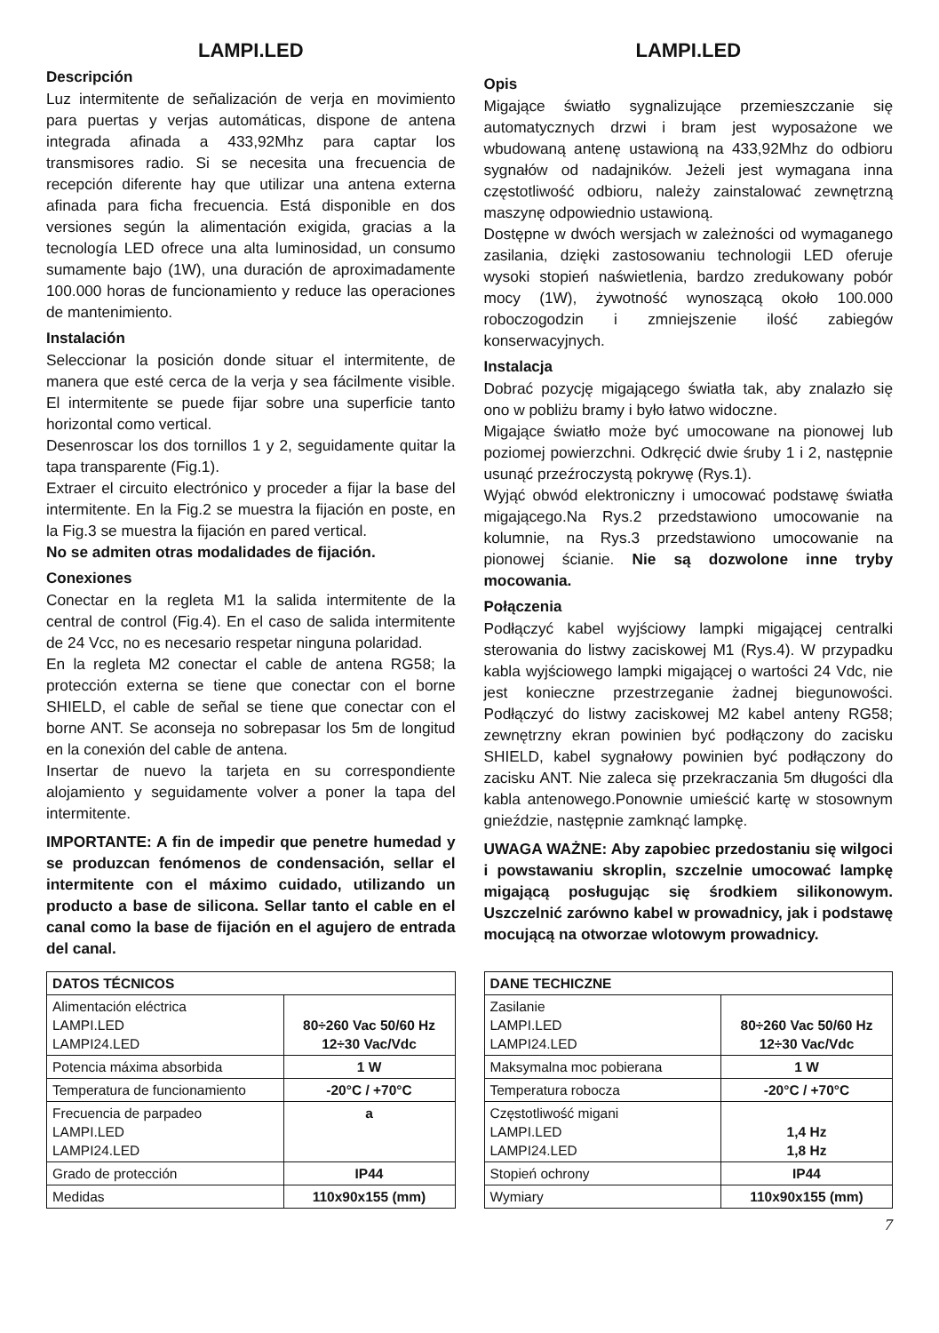LAMPI.LED
Descripción
Luz intermitente de señalización de verja en movimiento para puertas y verjas automáticas, dispone de antena integrada afinada a 433,92Mhz para captar los transmisores radio. Si se necesita una frecuencia de recepción diferente hay que utilizar una antena externa afinada para ficha frecuencia. Está disponible en dos versiones según la alimentación exigida, gracias a la tecnología LED ofrece una alta luminosidad, un consumo sumamente bajo (1W), una duración de aproximadamente 100.000 horas de funcionamiento y reduce las operaciones de mantenimiento.
Instalación
Seleccionar la posición donde situar el intermitente, de manera que esté cerca de la verja y sea fácilmente visible. El intermitente se puede fijar sobre una superficie tanto horizontal como vertical.
Desenroscar los dos tornillos 1 y 2, seguidamente quitar la tapa transparente (Fig.1).
Extraer el circuito electrónico y proceder a fijar la base del intermitente. En la Fig.2 se muestra la fijación en poste, en la Fig.3 se muestra la fijación en pared vertical.
No se admiten otras modalidades de fijación.
Conexiones
Conectar en la regleta M1 la salida intermitente de la central de control (Fig.4). En el caso de salida intermitente de 24 Vcc, no es necesario respetar ninguna polaridad.
En la regleta M2 conectar el cable de antena RG58; la protección externa se tiene que conectar con el borne SHIELD, el cable de señal se tiene que conectar con el borne ANT. Se aconseja no sobrepasar los 5m de longitud en la conexión del cable de antena.
Insertar de nuevo la tarjeta en su correspondiente alojamiento y seguidamente volver a poner la tapa del intermitente.
IMPORTANTE: A fin de impedir que penetre humedad y se produzcan fenómenos de condensación, sellar el intermitente con el máximo cuidado, utilizando un producto a base de silicona. Sellar tanto el cable en el canal como la base de fijación en el agujero de entrada del canal.
| DATOS TÉCNICOS | |
| --- | --- |
| Alimentación eléctrica LAMPI.LED LAMPI24.LED | 80÷260 Vac 50/60 Hz 12÷30 Vac/Vdc |
| Potencia máxima absorbida | 1 W |
| Temperatura de funcionamiento | -20°C / +70°C |
| Frecuencia de parpadeo LAMPI.LED LAMPI24.LED | a |
| Grado de protección | IP44 |
| Medidas | 110x90x155 (mm) |
LAMPI.LED
Opis
Migające światło sygnalizujące przemieszczanie się automatycznych drzwi i bram jest wyposażone we wbudowaną antenę ustawioną na 433,92Mhz do odbioru sygnałów od nadajników. Jeżeli jest wymagana inna częstotliwość odbioru, należy zainstalować zewnętrzną maszynę odpowiednio ustawioną.
Dostępne w dwóch wersjach w zależności od wymaganego zasilania, dzięki zastosowaniu technologii LED oferuje wysoki stopień naświetlenia, bardzo zredukowany pobór mocy (1W), żywotność wynoszącą około 100.000 roboczogodzin i zmniejszenie ilość zabiegów konserwacyjnych.
Instalacja
Dobrać pozycję migającego światła tak, aby znalazło się ono w pobliżu bramy i było łatwo widoczne.
Migające światło może być umocowane na pionowej lub poziomej powierzchni. Odkręcić dwie śruby 1 i 2, następnie usunąć przeźroczystą pokrywę (Rys.1).
Wyjąć obwód elektroniczny i umocować podstawę światła migającego.Na Rys.2 przedstawiono umocowanie na kolumnie, na Rys.3 przedstawiono umocowanie na pionowej ścianie. Nie są dozwolone inne tryby mocowania.
Połączenia
Podłączyć kabel wyjściowy lampki migającej centralki sterowania do listwy zaciskowej M1 (Rys.4). W przypadku kabla wyjściowego lampki migającej o wartości 24 Vdc, nie jest konieczne przestrzeganie żadnej biegunowości. Podłączyć do listwy zaciskowej M2 kabel anteny RG58; zewnętrzny ekran powinien być podłączony do zacisku SHIELD, kabel sygnałowy powinien być podłączony do zacisku ANT. Nie zaleca się przekraczania 5m długości dla kabla antenowego.Ponownie umieścić kartę w stosownym gnieździe, następnie zamknąć lampkę.
UWAGA WAŻNE: Aby zapobiec przedostaniu się wilgoci i powstawaniu skroplin, szczelnie umocować lampkę migającą posługując się środkiem silikonowym. Uszczelnić zarówno kabel w prowadnicy, jak i podstawę mocującą na otworzae wlotowym prowadnicy.
| DANE TECHICZNE | |
| --- | --- |
| Zasilanie LAMPI.LED LAMPI24.LED | 80÷260 Vac 50/60 Hz 12÷30 Vac/Vdc |
| Maksymalna moc pobierana | 1 W |
| Temperatura robocza | -20°C / +70°C |
| Częstotliwość migani LAMPI.LED LAMPI24.LED | 1,4 Hz 1,8 Hz |
| Stopień ochrony | IP44 |
| Wymiary | 110x90x155 (mm) |
7